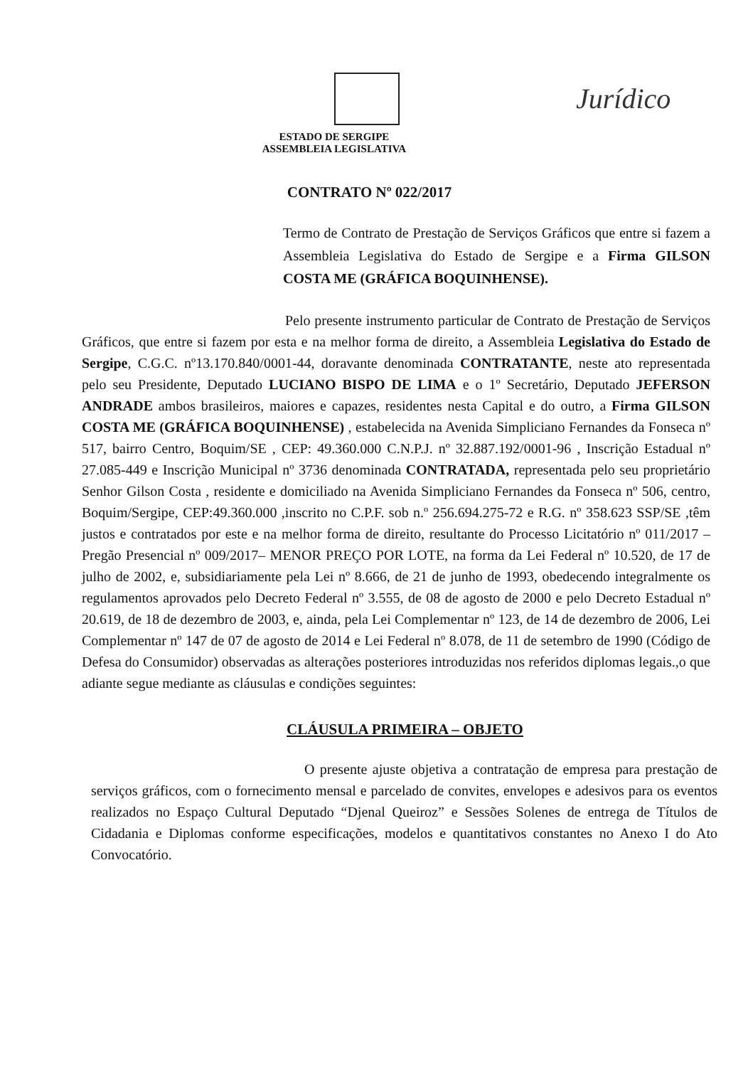Jurídico
ESTADO DE SERGIPE
ASSEMBLEIA LEGISLATIVA
CONTRATO Nº 022/2017
Termo de Contrato de Prestação de Serviços Gráficos que entre si fazem a Assembleia Legislativa do Estado de Sergipe e a Firma GILSON COSTA ME (GRÁFICA BOQUINHENSE).
Pelo presente instrumento particular de Contrato de Prestação de Serviços Gráficos, que entre si fazem por esta e na melhor forma de direito, a Assembleia Legislativa do Estado de Sergipe, C.G.C. nº13.170.840/0001-44, doravante denominada CONTRATANTE, neste ato representada pelo seu Presidente, Deputado LUCIANO BISPO DE LIMA e o 1º Secretário, Deputado JEFERSON ANDRADE ambos brasileiros, maiores e capazes, residentes nesta Capital e do outro, a Firma GILSON COSTA ME (GRÁFICA BOQUINHENSE) , estabelecida na Avenida Simpliciano Fernandes da Fonseca nº 517, bairro Centro, Boquim/SE , CEP: 49.360.000 C.N.P.J. nº 32.887.192/0001-96 , Inscrição Estadual nº 27.085-449 e Inscrição Municipal nº 3736 denominada CONTRATADA, representada pelo seu proprietário Senhor Gilson Costa , residente e domiciliado na Avenida Simpliciano Fernandes da Fonseca nº 506, centro, Boquim/Sergipe, CEP:49.360.000 ,inscrito no C.P.F. sob n.º 256.694.275-72 e R.G. nº 358.623 SSP/SE ,têm justos e contratados por este e na melhor forma de direito, resultante do Processo Licitatório nº 011/2017 – Pregão Presencial nº 009/2017– MENOR PREÇO POR LOTE, na forma da Lei Federal nº 10.520, de 17 de julho de 2002, e, subsidiariamente pela Lei nº 8.666, de 21 de junho de 1993, obedecendo integralmente os regulamentos aprovados pelo Decreto Federal nº 3.555, de 08 de agosto de 2000 e pelo Decreto Estadual nº 20.619, de 18 de dezembro de 2003, e, ainda, pela Lei Complementar nº 123, de 14 de dezembro de 2006, Lei Complementar nº 147 de 07 de agosto de 2014 e Lei Federal nº 8.078, de 11 de setembro de 1990 (Código de Defesa do Consumidor) observadas as alterações posteriores introduzidas nos referidos diplomas legais.,o que adiante segue mediante as cláusulas e condições seguintes:
CLÁUSULA PRIMEIRA – OBJETO
O presente ajuste objetiva a contratação de empresa para prestação de serviços gráficos, com o fornecimento mensal e parcelado de convites, envelopes e adesivos para os eventos realizados no Espaço Cultural Deputado “Djenal Queiroz” e Sessões Solenes de entrega de Títulos de Cidadania e Diplomas conforme especificações, modelos e quantitativos constantes no Anexo I do Ato Convocatório.